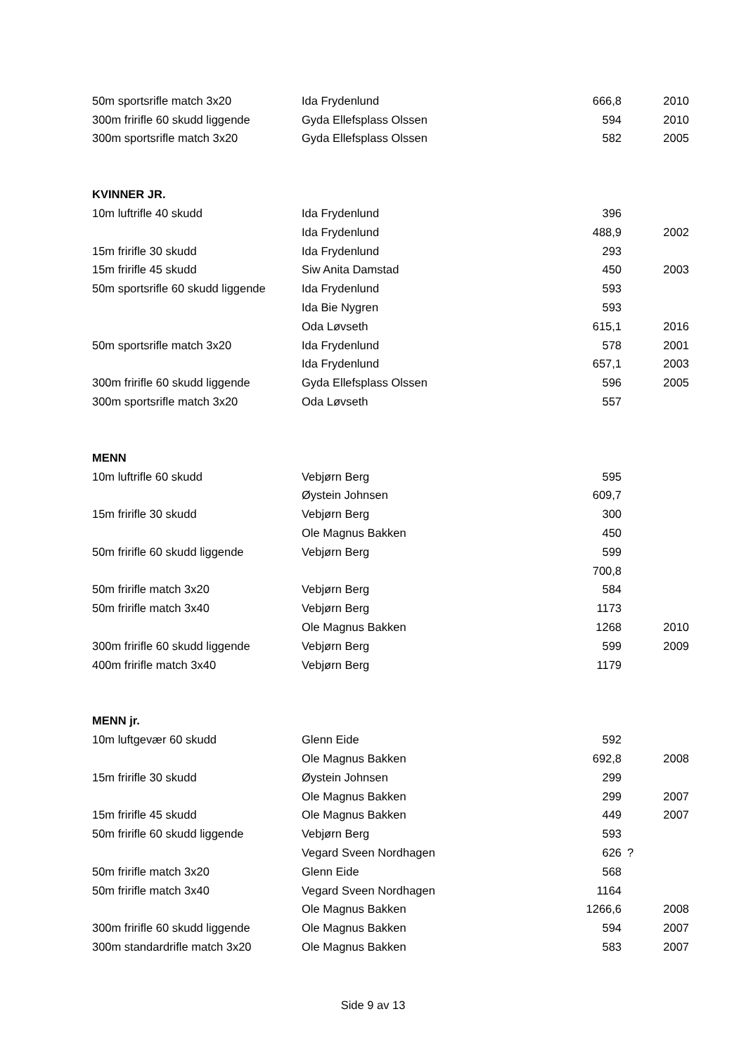| 50m sportsrifle match 3x20 | Ida Frydenlund | 666,8 | | 2010 |
| 300m fririfle 60 skudd liggende | Gyda Ellefsplass Olssen | 594 | | 2010 |
| 300m sportsrifle match 3x20 | Gyda Ellefsplass Olssen | 582 | | 2005 |
| KVINNER JR. | | | | |
| 10m luftrifle 40 skudd | Ida Frydenlund | 396 | | |
| | Ida Frydenlund | 488,9 | | 2002 |
| 15m fririfle 30 skudd | Ida Frydenlund | 293 | | |
| 15m fririfle 45 skudd | Siw Anita Damstad | 450 | | 2003 |
| 50m sportsrifle 60 skudd liggende | Ida Frydenlund | 593 | | |
| | Ida Bie Nygren | 593 | | |
| | Oda Løvseth | 615,1 | | 2016 |
| 50m sportsrifle match 3x20 | Ida Frydenlund | 578 | | 2001 |
| | Ida Frydenlund | 657,1 | | 2003 |
| 300m fririfle 60 skudd liggende | Gyda Ellefsplass Olssen | 596 | | 2005 |
| 300m sportsrifle match 3x20 | Oda Løvseth | 557 | | |
| MENN | | | | |
| 10m luftrifle 60 skudd | Vebjørn Berg | 595 | | |
| | Øystein Johnsen | 609,7 | | |
| 15m fririfle 30 skudd | Vebjørn Berg | 300 | | |
| | Ole Magnus Bakken | 450 | | |
| 50m fririfle 60 skudd liggende | Vebjørn Berg | 599 | | |
| | | 700,8 | | |
| 50m fririfle match 3x20 | Vebjørn Berg | 584 | | |
| 50m fririfle match 3x40 | Vebjørn Berg | 1173 | | |
| | Ole Magnus Bakken | 1268 | | 2010 |
| 300m fririfle 60 skudd liggende | Vebjørn Berg | 599 | | 2009 |
| 400m fririfle match 3x40 | Vebjørn Berg | 1179 | | |
| MENN jr. | | | | |
| 10m luftgevær 60 skudd | Glenn Eide | 592 | | |
| | Ole Magnus Bakken | 692,8 | | 2008 |
| 15m fririfle 30 skudd | Øystein Johnsen | 299 | | |
| | Ole Magnus Bakken | 299 | | 2007 |
| 15m fririfle 45 skudd | Ole Magnus Bakken | 449 | | 2007 |
| 50m fririfle 60 skudd liggende | Vebjørn Berg | 593 | | |
| | Vegard Sveen Nordhagen | 626 | ? | |
| 50m fririfle match 3x20 | Glenn Eide | 568 | | |
| 50m fririfle match 3x40 | Vegard Sveen Nordhagen | 1164 | | |
| | Ole Magnus Bakken | 1266,6 | | 2008 |
| 300m fririfle 60 skudd liggende | Ole Magnus Bakken | 594 | | 2007 |
| 300m standardrifle match 3x20 | Ole Magnus Bakken | 583 | | 2007 |
Side 9 av 13